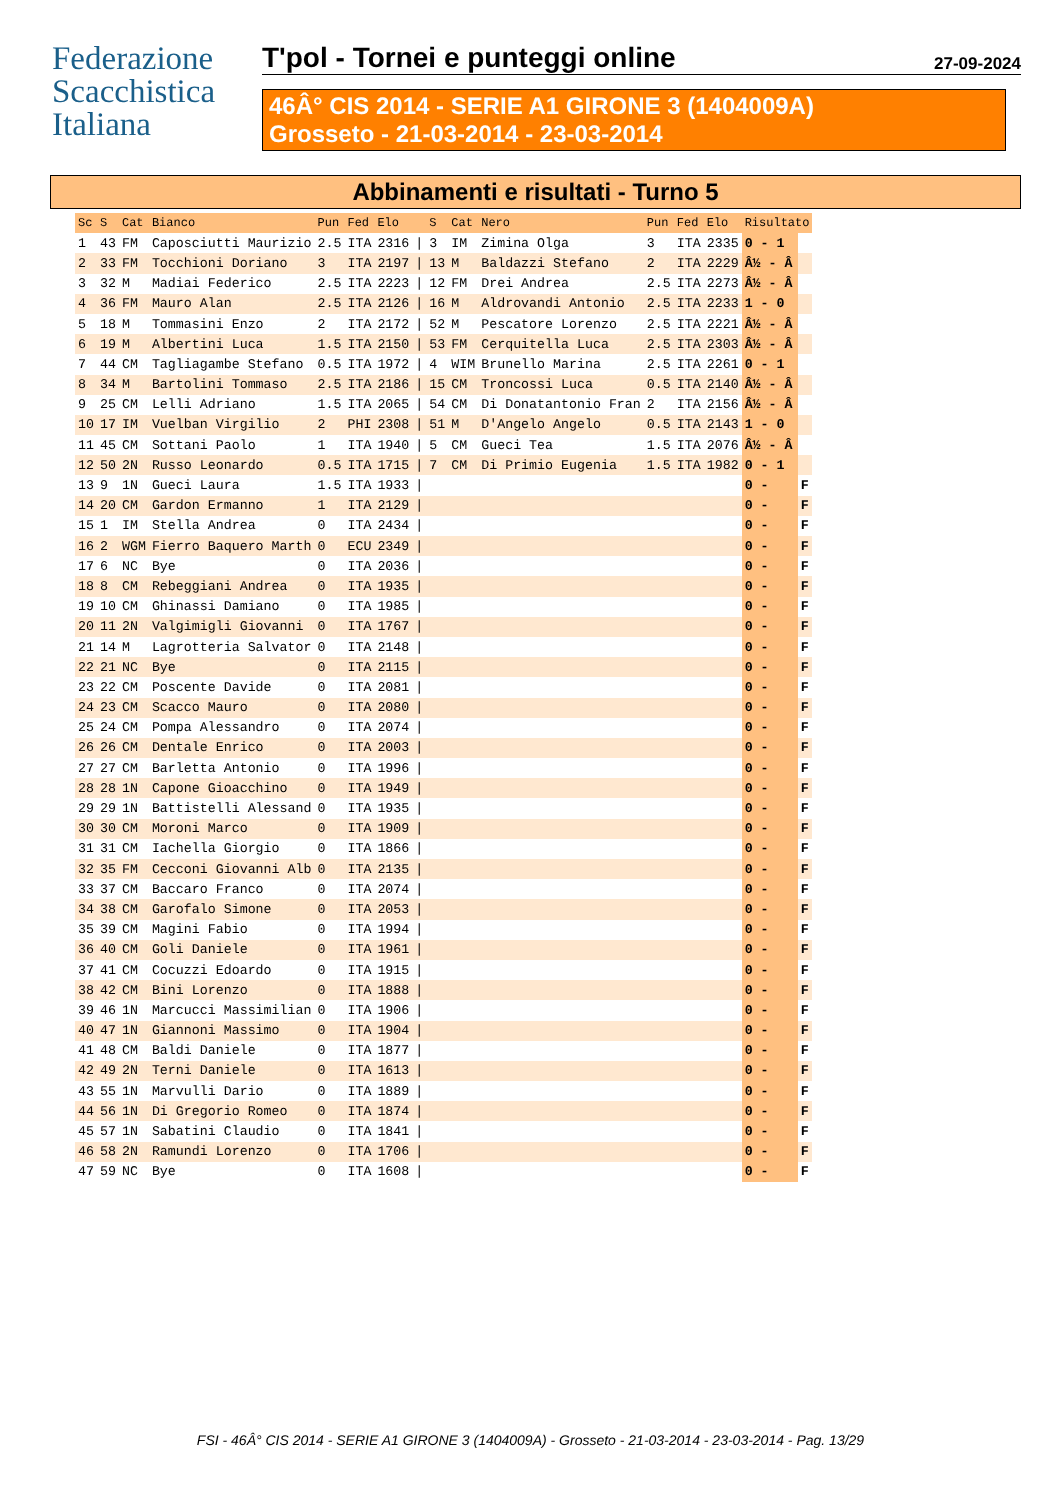Federazione
Scacchistica
Italiana
T'pol - Tornei e punteggi online 27-09-2024
46Â° CIS 2014 - SERIE A1 GIRONE 3 (1404009A)
Grosseto - 21-03-2014 - 23-03-2014
Abbinamenti e risultati - Turno 5
| Sc | S | Cat | Bianco | Pun | Fed | Elo | | S | Cat | Nero | Pun | Fed | Elo | Risultato | |
| --- | --- | --- | --- | --- | --- | --- | --- | --- | --- | --- | --- | --- | --- | --- | --- |
| 1 | 43 | FM | Caposciutti Maurizio | 2.5 | ITA | 2316 | / | 3 | IM | Zimina Olga | 3 | ITA | 2335 | 0 - 1 | |
| 2 | 33 | FM | Tocchioni Doriano | 3 | ITA | 2197 | / | 13 | M | Baldazzi Stefano | 2 | ITA | 2229 | Â½ - Â | |
| 3 | 32 | M | Madiai Federico | 2.5 | ITA | 2223 | / | 12 | FM | Drei Andrea | 2.5 | ITA | 2273 | Â½ - Â | |
| 4 | 36 | FM | Mauro Alan | 2.5 | ITA | 2126 | / | 16 | M | Aldrovandi Antonio | 2.5 | ITA | 2233 | 1 - 0 | |
| 5 | 18 | M | Tommasini Enzo | 2 | ITA | 2172 | / | 52 | M | Pescatore Lorenzo | 2.5 | ITA | 2221 | Â½ - Â | |
| 6 | 19 | M | Albertini Luca | 1.5 | ITA | 2150 | / | 53 | FM | Cerquitella Luca | 2.5 | ITA | 2303 | Â½ - Â | |
| 7 | 44 | CM | Tagliagambe Stefano | 0.5 | ITA | 1972 | / | 4 | WIM | Brunello Marina | 2.5 | ITA | 2261 | 0 - 1 | |
| 8 | 34 | M | Bartolini Tommaso | 2.5 | ITA | 2186 | / | 15 | CM | Troncossi Luca | 0.5 | ITA | 2140 | Â½ - Â | |
| 9 | 25 | CM | Lelli Adriano | 1.5 | ITA | 2065 | / | 54 | CM | Di Donatantonio Fran | 2 | ITA | 2156 | Â½ - Â | |
| 10 | 17 | IM | Vuelban Virgilio | 2 | PHI | 2308 | / | 51 | M | D'Angelo Angelo | 0.5 | ITA | 2143 | 1 - 0 | |
| 11 | 45 | CM | Sottani Paolo | 1 | ITA | 1940 | / | 5 | CM | Gueci Tea | 1.5 | ITA | 2076 | Â½ - Â | |
| 12 | 50 | 2N | Russo Leonardo | 0.5 | ITA | 1715 | / | 7 | CM | Di Primio Eugenia | 1.5 | ITA | 1982 | 0 - 1 | |
| 13 | 9 | 1N | Gueci Laura | 1.5 | ITA | 1933 | / | | | | | | | 0 - | F |
| 14 | 20 | CM | Gardon Ermanno | 1 | ITA | 2129 | / | | | | | | | 0 - | F |
| 15 | 1 | IM | Stella Andrea | 0 | ITA | 2434 | / | | | | | | | 0 - | F |
| 16 | 2 | WGM | Fierro Baquero Marth | 0 | ECU | 2349 | / | | | | | | | 0 - | F |
| 17 | 6 | NC | Bye | 0 | ITA | 2036 | / | | | | | | | 0 - | F |
| 18 | 8 | CM | Rebeggiani Andrea | 0 | ITA | 1935 | / | | | | | | | 0 - | F |
| 19 | 10 | CM | Ghinassi Damiano | 0 | ITA | 1985 | / | | | | | | | 0 - | F |
| 20 | 11 | 2N | Valgimigli Giovanni | 0 | ITA | 1767 | / | | | | | | | 0 - | F |
| 21 | 14 | M | Lagrotteria Salvator | 0 | ITA | 2148 | / | | | | | | | 0 - | F |
| 22 | 21 | NC | Bye | 0 | ITA | 2115 | / | | | | | | | 0 - | F |
| 23 | 22 | CM | Poscente Davide | 0 | ITA | 2081 | / | | | | | | | 0 - | F |
| 24 | 23 | CM | Scacco Mauro | 0 | ITA | 2080 | / | | | | | | | 0 - | F |
| 25 | 24 | CM | Pompa Alessandro | 0 | ITA | 2074 | / | | | | | | | 0 - | F |
| 26 | 26 | CM | Dentale Enrico | 0 | ITA | 2003 | / | | | | | | | 0 - | F |
| 27 | 27 | CM | Barletta Antonio | 0 | ITA | 1996 | / | | | | | | | 0 - | F |
| 28 | 28 | 1N | Capone Gioacchino | 0 | ITA | 1949 | / | | | | | | | 0 - | F |
| 29 | 29 | 1N | Battistelli Alessand | 0 | ITA | 1935 | / | | | | | | | 0 - | F |
| 30 | 30 | CM | Moroni Marco | 0 | ITA | 1909 | / | | | | | | | 0 - | F |
| 31 | 31 | CM | Iachella Giorgio | 0 | ITA | 1866 | / | | | | | | | 0 - | F |
| 32 | 35 | FM | Cecconi Giovanni Alb | 0 | ITA | 2135 | / | | | | | | | 0 - | F |
| 33 | 37 | CM | Baccaro Franco | 0 | ITA | 2074 | / | | | | | | | 0 - | F |
| 34 | 38 | CM | Garofalo Simone | 0 | ITA | 2053 | / | | | | | | | 0 - | F |
| 35 | 39 | CM | Magini Fabio | 0 | ITA | 1994 | / | | | | | | | 0 - | F |
| 36 | 40 | CM | Goli Daniele | 0 | ITA | 1961 | / | | | | | | | 0 - | F |
| 37 | 41 | CM | Cocuzzi Edoardo | 0 | ITA | 1915 | / | | | | | | | 0 - | F |
| 38 | 42 | CM | Bini Lorenzo | 0 | ITA | 1888 | / | | | | | | | 0 - | F |
| 39 | 46 | 1N | Marcucci Massimilian | 0 | ITA | 1906 | / | | | | | | | 0 - | F |
| 40 | 47 | 1N | Giannoni Massimo | 0 | ITA | 1904 | / | | | | | | | 0 - | F |
| 41 | 48 | CM | Baldi Daniele | 0 | ITA | 1877 | / | | | | | | | 0 - | F |
| 42 | 49 | 2N | Terni Daniele | 0 | ITA | 1613 | / | | | | | | | 0 - | F |
| 43 | 55 | 1N | Marvulli Dario | 0 | ITA | 1889 | / | | | | | | | 0 - | F |
| 44 | 56 | 1N | Di Gregorio Romeo | 0 | ITA | 1874 | / | | | | | | | 0 - | F |
| 45 | 57 | 1N | Sabatini Claudio | 0 | ITA | 1841 | / | | | | | | | 0 - | F |
| 46 | 58 | 2N | Ramundi Lorenzo | 0 | ITA | 1706 | / | | | | | | | 0 - | F |
| 47 | 59 | NC | Bye | 0 | ITA | 1608 | / | | | | | | | 0 - | F |
FSI - 46Â° CIS 2014 - SERIE A1 GIRONE 3 (1404009A) - Grosseto - 21-03-2014 - 23-03-2014 - Pag. 13/29